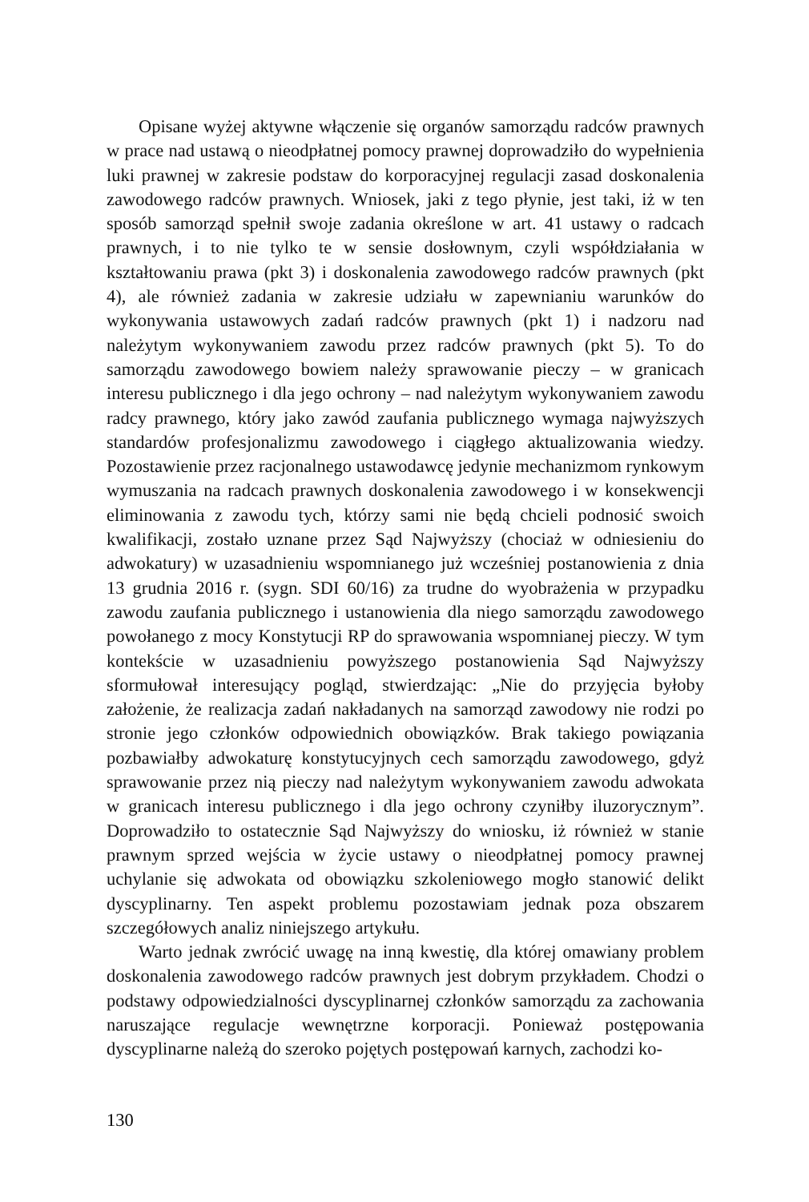Opisane wyżej aktywne włączenie się organów samorządu radców prawnych w prace nad ustawą o nieodpłatnej pomocy prawnej doprowadziło do wypełnienia luki prawnej w zakresie podstaw do korporacyjnej regulacji zasad doskonalenia zawodowego radców prawnych. Wniosek, jaki z tego płynie, jest taki, iż w ten sposób samorząd spełnił swoje zadania określone w art. 41 ustawy o radcach prawnych, i to nie tylko te w sensie dosłownym, czyli współdziałania w kształtowaniu prawa (pkt 3) i doskonalenia zawodowego radców prawnych (pkt 4), ale również zadania w zakresie udziału w zapewnianiu warunków do wykonywania ustawowych zadań radców prawnych (pkt 1) i nadzoru nad należytym wykonywaniem zawodu przez radców prawnych (pkt 5). To do samorządu zawodowego bowiem należy sprawowanie pieczy – w granicach interesu publicznego i dla jego ochrony – nad należytym wykonywaniem zawodu radcy prawnego, który jako zawód zaufania publicznego wymaga najwyższych standardów profesjonalizmu zawodowego i ciągłego aktualizowania wiedzy. Pozostawienie przez racjonalnego ustawodawcę jedynie mechanizmom rynkowym wymuszania na radcach prawnych doskonalenia zawodowego i w konsekwencji eliminowania z zawodu tych, którzy sami nie będą chcieli podnosić swoich kwalifikacji, zostało uznane przez Sąd Najwyższy (chociaż w odniesieniu do adwokatury) w uzasadnieniu wspomnianego już wcześniej postanowienia z dnia 13 grudnia 2016 r. (sygn. SDI 60/16) za trudne do wyobrażenia w przypadku zawodu zaufania publicznego i ustanowienia dla niego samorządu zawodowego powołanego z mocy Konstytucji RP do sprawowania wspomnianej pieczy. W tym kontekście w uzasadnieniu powyższego postanowienia Sąd Najwyższy sformułował interesujący pogląd, stwierdzając: „Nie do przyjęcia byłoby założenie, że realizacja zadań nakładanych na samorząd zawodowy nie rodzi po stronie jego członków odpowiednich obowiązków. Brak takiego powiązania pozbawiałby adwokaturę konstytucyjnych cech samorządu zawodowego, gdyż sprawowanie przez nią pieczy nad należytym wykonywaniem zawodu adwokata w granicach interesu publicznego i dla jego ochrony czyniłby iluzorycznym”. Doprowadziło to ostatecznie Sąd Najwyższy do wniosku, iż również w stanie prawnym sprzed wejścia w życie ustawy o nieodpłatnej pomocy prawnej uchylanie się adwokata od obowiązku szkoleniowego mogło stanowić delikt dyscyplinarny. Ten aspekt problemu pozostawiam jednak poza obszarem szczegółowych analiz niniejszego artykułu.
Warto jednak zwrócić uwagę na inną kwestię, dla której omawiany problem doskonalenia zawodowego radców prawnych jest dobrym przykładem. Chodzi o podstawy odpowiedzialności dyscyplinarnej członków samorządu za zachowania naruszające regulacje wewnętrzne korporacji. Ponieważ postępowania dyscyplinarne należą do szeroko pojętych postępowań karnych, zachodzi ko-
130